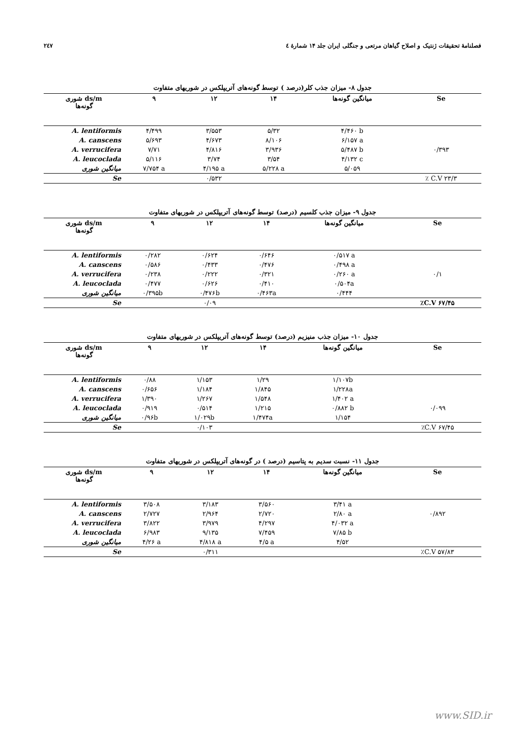فصلنامهٔ تحقیقات ژنتیک و اصلاح گیاهان مرتعی و جنگلی ایران جلد ۱۴ شمارهٔ ٤ ۲٤۷
جدول ۸- میزان جذب کلر(درصد ) توسط گونه‌های آتریپلکس در شوریهای متفاوت
| شوری ds/m گونه‌ها | ۹ | ۱۲ | ۱۴ | میانگین گونه‌ها | Se |
| --- | --- | --- | --- | --- | --- |
| A. lentiformis | ۴/۴۹۹ | ۳/۵۵۳ | ۵/۳۲ | ۴/۴۶۰ b | |
| A. canscens | ۵/۶۹۳ | ۴/۶۷۳ | ۸/۱۰۶ | ۶/۱۵۷ a | |
| A. verrucifera | ۷/۷۱ | ۴/۸۱۶ | ۳/۹۳۶ | ۵/۴۸۷ b | ۰/۳۹۳ |
| A. leucoclada | ۵/۱۱۶ | ۳/۷۴ | ۳/۵۴ | ۴/۱۳۲ c | |
| میانگین شوری | ۷/۷۵۴ a | ۴/۱۹۵ a | ۵/۲۲۸ a | ۵/۰۵۹ | |
| Se | | ۰/۵۳۲ | | | ٪ C.V ۲۳/۳ |
جدول ۹- میزان جذب کلسیم (درصد) توسط گونه‌های آتریپلکس در شوریهای متفاوت
| شوری ds/m گونه‌ها | ۹ | ۱۲ | ۱۴ | میانگین گونه‌ها | Se |
| --- | --- | --- | --- | --- | --- |
| A. lentiformis | ۰/۲۸۲ | ۰/۶۲۴ | ۰/۶۴۶ | ۰/۵۱۷ a | |
| A. canscens | ۰/۵۸۶ | ۰/۴۳۳ | ۰/۴۷۶ | ۰/۴۹۸ a | |
| A. verrucifera | ۰/۲۳۸ | ۰/۲۲۲ | ۰/۳۲۱ | ۰/۲۶۰ a | ۰/۱ |
| A. leucoclada | ۰/۴۷۷ | ۰/۶۲۶ | ۰/۴۱۰ | ۰/۵۰۴a | |
| میانگین شوری | ۰/۳۹۵b | ۰/۴۷۶b | ۰/۴۶۳a | ۰/۴۴۴ | |
| Se | | ۰/۰۹ | | | ٪C.V ۶۷/۴۵ |
جدول ۱۰- میزان جذب منیزیم (درصد) توسط گونه‌های آتریپلکس در شوریهای متفاوت
| شوری ds/m گونه‌ها | ۹ | ۱۲ | ۱۴ | میانگین گونه‌ها | Se |
| --- | --- | --- | --- | --- | --- |
| A. lentiformis | ۰/۸۸ | ۱/۱۵۳ | ۱/۲۹ | ۱/۱۰۷b | |
| A. canscens | ۰/۶۵۶ | ۱/۱۸۴ | ۱/۸۴۵ | ۱/۲۲۸a | |
| A. verrucifera | ۱/۳۹۰ | ۱/۲۶۷ | ۱/۵۴۸ | ۱/۴۰۲ a | |
| A. leucoclada | ۰/۹۱۹ | ۰/۵۱۴ | ۱/۲۱۵ | ۰/۸۸۲ b | ۰/۰۹۹ |
| میانگین شوری | ۰/۹۶b | ۱/۰۲۹b | ۱/۴۷۴a | ۱/۱۵۴ | |
| Se | | ۰/۱۰۳ | | | ٪C.V ۶۷/۴۵ |
جدول ۱۱- نسبت سدیم به پتاسیم (درصد ) در گونه‌های آتریپلکس در شوریهای متفاوت
| شوری ds/m گونه‌ها | ۹ | ۱۲ | ۱۴ | میانگین گونه‌ها | Se |
| --- | --- | --- | --- | --- | --- |
| A. lentiformis | ۳/۵۰۸ | ۳/۱۸۳ | ۳/۵۶۰ | ۳/۴۱ a | |
| A. canscens | ۲/۷۲۷ | ۲/۹۶۴ | ۲/۷۲۰ | ۲/۸۰ a | ۰/۸۹۲ |
| A. verrucifera | ۳/۸۲۲ | ۳/۹۷۹ | ۴/۲۹۷ | ۴/۰۳۲ a | |
| A. leucoclada | ۶/۹۸۳ | ۹/۱۳۵ | ۷/۴۵۹ | ۷/۸۵ b | |
| میانگین شوری | ۴/۲۶ a | ۴/۸۱۸ a | ۴/۵ a | ۴/۵۲ | |
| Se | | ۰/۳۱۱ | | | ٪C.V ۵۷/۸۳ |
www.SID.ir